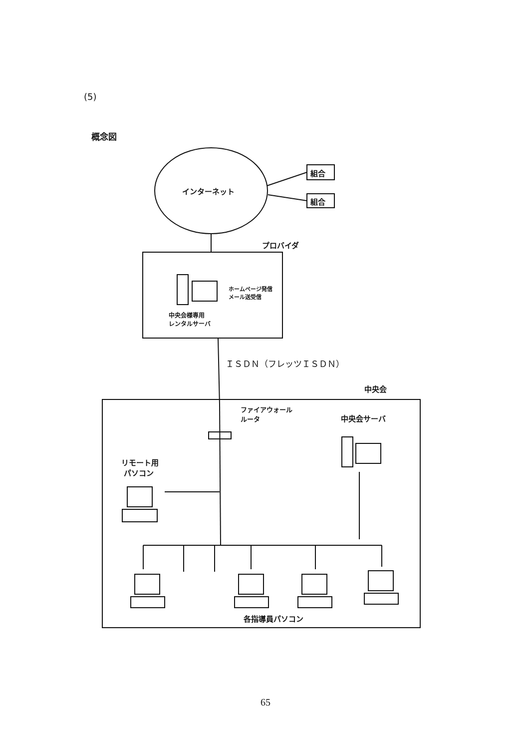(5)
概念図
インターネット
組合
組合
プロバイダ
ホームページ発信
メール送受信
中央会様専用
レンタルサーバ
ＩＳＤＮ（フレッツＩＳＤＮ）
中央会
ファイアウォール
ルータ
中央会サーバ
リモート用
パソコン
各指導員パソコン
65